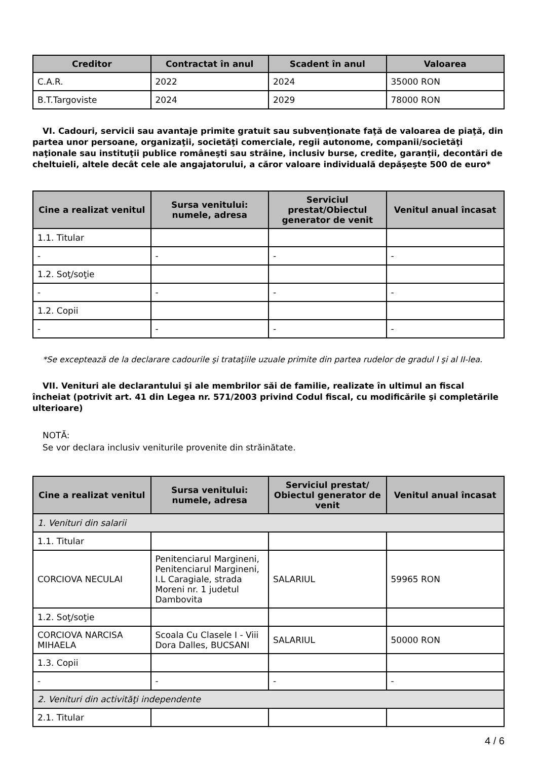| Creditor | Contractat în anul | Scadent în anul | Valoarea |
| --- | --- | --- | --- |
| C.A.R. | 2022 | 2024 | 35000 RON |
| B.T.Targoviste | 2024 | 2029 | 78000 RON |
VI. Cadouri, servicii sau avantaje primite gratuit sau subvenţionate faţă de valoarea de piaţă, din partea unor persoane, organizaţii, societăţi comerciale, regii autonome, companii/societăţi naţionale sau instituţii publice româneşti sau străine, inclusiv burse, credite, garanţii, decontări de cheltuieli, altele decât cele ale angajatorului, a căror valoare individuală depăşeşte 500 de euro*
| Cine a realizat venitul | Sursa venitului: numele, adresa | Serviciul prestat/Obiectul generator de venit | Venitul anual încasat |
| --- | --- | --- | --- |
| 1.1. Titular | | | |
| - | - | - | - |
| 1.2. Soţ/soţie | | | |
| - | - | - | - |
| 1.2. Copii | | | |
| - | - | - | - |
*Se exceptează de la declarare cadourile şi trataţiile uzuale primite din partea rudelor de gradul I şi al II-lea.
VII. Venituri ale declarantului şi ale membrilor săi de familie, realizate în ultimul an fiscal încheiat (potrivit art. 41 din Legea nr. 571/2003 privind Codul fiscal, cu modificările şi completările ulterioare)
NOTĂ:
Se vor declara inclusiv veniturile provenite din străinătate.
| Cine a realizat venitul | Sursa venitului: numele, adresa | Serviciul prestat/ Obiectul generator de venit | Venitul anual încasat |
| --- | --- | --- | --- |
| 1. Venituri din salarii | | | |
| 1.1. Titular | | | |
| CORCIOVA NECULAI | Penitenciarul Margineni, Penitenciarul Margineni, I.L Caragiale, strada Moreni nr. 1 judetul Dambovita | SALARIUL | 59965 RON |
| 1.2. Soţ/soţie | | | |
| CORCIOVA NARCISA MIHAELA | Scoala Cu Clasele I - Viii Dora Dalles, BUCSANI | SALARIUL | 50000 RON |
| 1.3. Copii | | | |
| - | - | - | - |
| 2. Venituri din activităţi independente | | | |
| 2.1. Titular | | | |
4 / 6